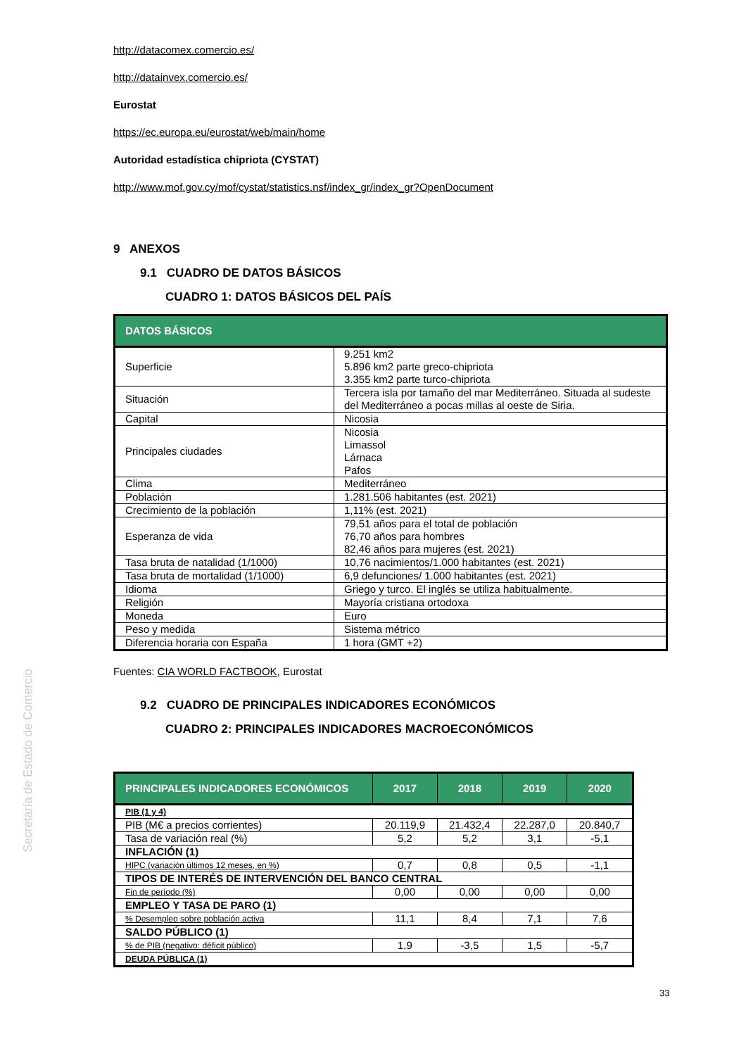Secretaría de Estado de Comercio
http://datacomex.comercio.es/
http://datainvex.comercio.es/
Eurostat
https://ec.europa.eu/eurostat/web/main/home
Autoridad estadística chipriota (CYSTAT)
http://www.mof.gov.cy/mof/cystat/statistics.nsf/index_gr/index_gr?OpenDocument
9 ANEXOS
9.1 CUADRO DE DATOS BÁSICOS
CUADRO 1: DATOS BÁSICOS DEL PAÍS
| DATOS BÁSICOS | |
| --- | --- |
| Superficie | 9.251 km2 5.896 km2 parte greco-chipriota 3.355 km2 parte turco-chipriota |
| Situación | Tercera isla por tamaño del mar Mediterráneo. Situada al sudeste del Mediterráneo a pocas millas al oeste de Siria. |
| Capital | Nicosia |
| Principales ciudades | Nicosia Limassol Lárnaca Pafos |
| Clima | Mediterráneo |
| Población | 1.281.506 habitantes (est. 2021) |
| Crecimiento de la población | 1,11% (est. 2021) |
| Esperanza de vida | 79,51 años para el total de población 76,70 años para hombres 82,46 años para mujeres (est. 2021) |
| Tasa bruta de natalidad (1/1000) | 10,76 nacimientos/1.000 habitantes (est. 2021) |
| Tasa bruta de mortalidad (1/1000) | 6,9 defunciones/ 1.000 habitantes (est. 2021) |
| Idioma | Griego y turco. El inglés se utiliza habitualmente. |
| Religión | Mayoría cristiana ortodoxa |
| Moneda | Euro |
| Peso y medida | Sistema métrico |
| Diferencia horaria con España | 1 hora (GMT +2) |
Fuentes: CIA WORLD FACTBOOK, Eurostat
9.2 CUADRO DE PRINCIPALES INDICADORES ECONÓMICOS
CUADRO 2: PRINCIPALES INDICADORES MACROECONÓMICOS
| PRINCIPALES INDICADORES ECONÓMICOS | 2017 | 2018 | 2019 | 2020 |
| --- | --- | --- | --- | --- |
| PIB (1 y 4) | | | | |
| PIB (M€ a precios corrientes) | 20.119,9 | 21.432,4 | 22.287,0 | 20.840,7 |
| Tasa de variación real (%) | 5,2 | 5,2 | 3,1 | -5,1 |
| INFLACIÓN (1) | | | | |
| HIPC (variación últimos 12 meses, en %) | 0,7 | 0,8 | 0,5 | -1,1 |
| TIPOS DE INTERÉS DE INTERVENCIÓN DEL BANCO CENTRAL | | | | |
| Fin de período (%) | 0,00 | 0,00 | 0,00 | 0,00 |
| EMPLEO Y TASA DE PARO (1) | | | | |
| % Desempleo sobre población activa | 11,1 | 8,4 | 7,1 | 7,6 |
| SALDO PÚBLICO (1) | | | | |
| % de PIB (negativo: déficit público) | 1,9 | -3,5 | 1,5 | -5,7 |
| DEUDA PÚBLICA (1) | | | | |
33